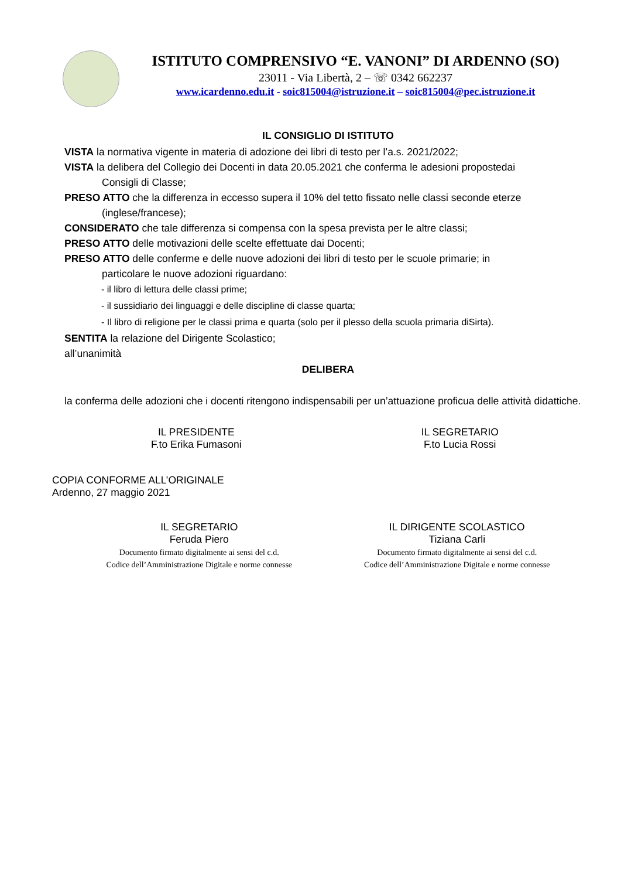ISTITUTO COMPRENSIVO “E. VANONI” DI ARDENNO (SO)
23011 - Via Libertà, 2 – ☏ 0342 662237
www.icardenno.edu.it - soic815004@istruzione.it – soic815004@pec.istruzione.it
IL CONSIGLIO DI ISTITUTO
VISTA la normativa vigente in materia di adozione dei libri di testo per l’a.s. 2021/2022;
VISTA la delibera del Collegio dei Docenti in data 20.05.2021 che conferma le adesioni propostedai
Consigli di Classe;
PRESO ATTO che la differenza in eccesso supera il 10% del tetto fissato nelle classi seconde eterze
(inglese/francese);
CONSIDERATO che tale differenza si compensa con la spesa prevista per le altre classi;
PRESO ATTO delle motivazioni delle scelte effettuate dai Docenti;
PRESO ATTO delle conferme e delle nuove adozioni dei libri di testo per le scuole primarie; in
particolare le nuove adozioni riguardano:
- il libro di lettura delle classi prime;
- il sussidiario dei linguaggi e delle discipline di classe quarta;
- Il libro di religione per le classi prima e quarta (solo per il plesso della scuola primaria diSirta).
SENTITA la relazione del Dirigente Scolastico;
all’unanimità
DELIBERA
la conferma delle adozioni che i docenti ritengono indispensabili per un’attuazione proficua delle attività didattiche.
IL PRESIDENTE
F.to Erika Fumasoni
IL SEGRETARIO
F.to Lucia Rossi
COPIA CONFORME ALL’ORIGINALE
Ardenno, 27 maggio 2021
IL SEGRETARIO
Feruda Piero
Documento firmato digitalmente ai sensi del c.d.
Codice dell’Amministrazione Digitale e norme connesse
IL DIRIGENTE SCOLASTICO
Tiziana Carli
Documento firmato digitalmente ai sensi del c.d.
Codice dell’Amministrazione Digitale e norme connesse